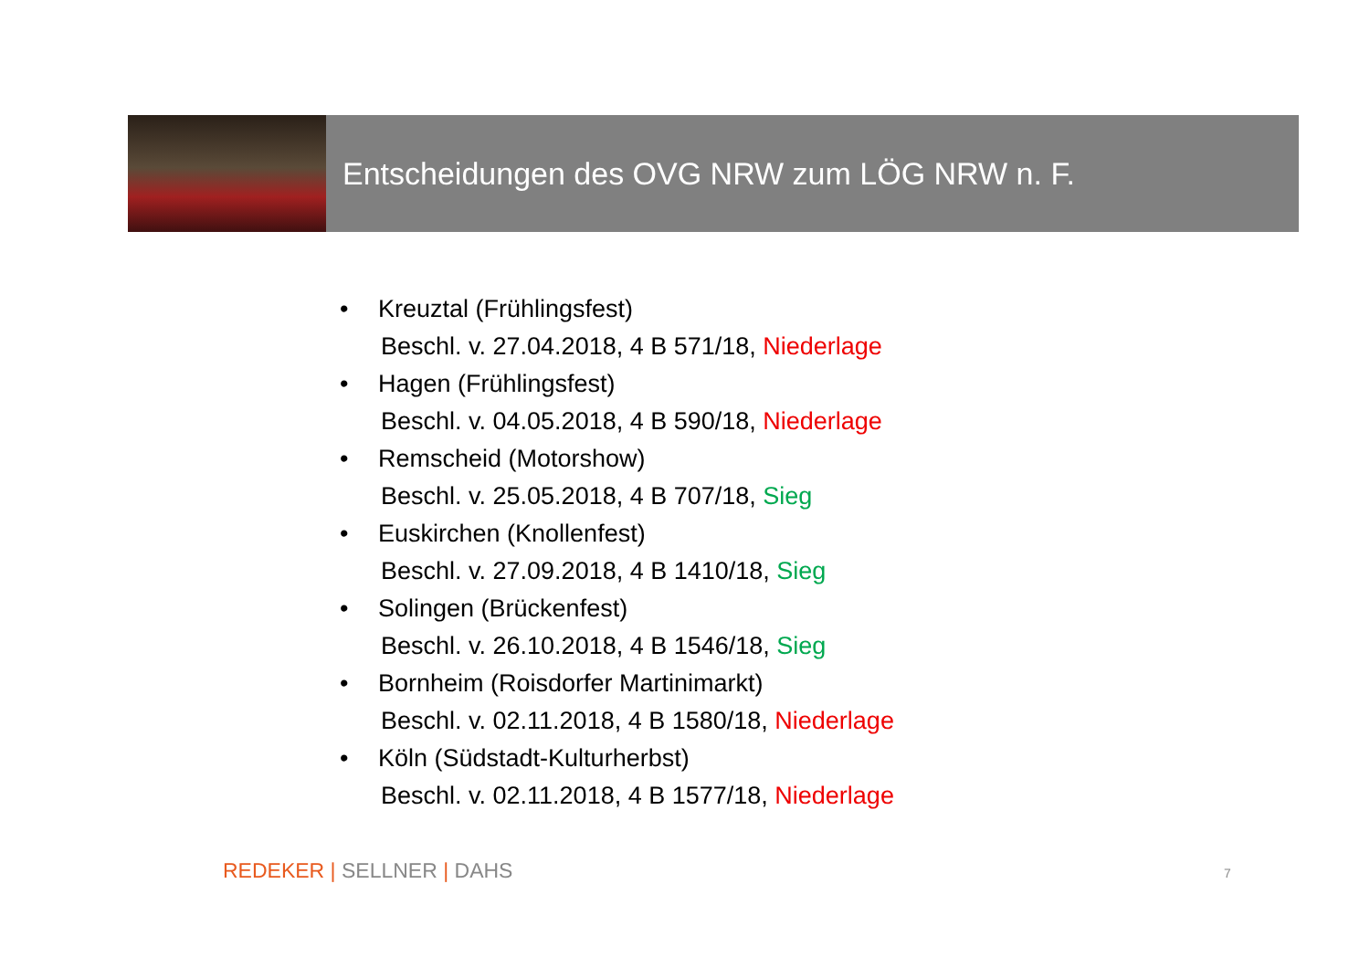Entscheidungen des OVG NRW zum LÖG NRW n. F.
• Kreuztal (Frühlingsfest)
Beschl. v. 27.04.2018, 4 B 571/18, Niederlage
• Hagen (Frühlingsfest)
Beschl. v. 04.05.2018, 4 B 590/18, Niederlage
• Remscheid (Motorshow)
Beschl. v. 25.05.2018, 4 B 707/18, Sieg
• Euskirchen (Knollenfest)
Beschl. v. 27.09.2018, 4 B 1410/18, Sieg
• Solingen (Brückenfest)
Beschl. v. 26.10.2018, 4 B 1546/18, Sieg
• Bornheim (Roisdorfer Martinimarkt)
Beschl. v. 02.11.2018, 4 B 1580/18, Niederlage
• Köln (Südstadt-Kulturherbst)
Beschl. v. 02.11.2018, 4 B 1577/18, Niederlage
REDEKER | SELLNER | DAHS 7